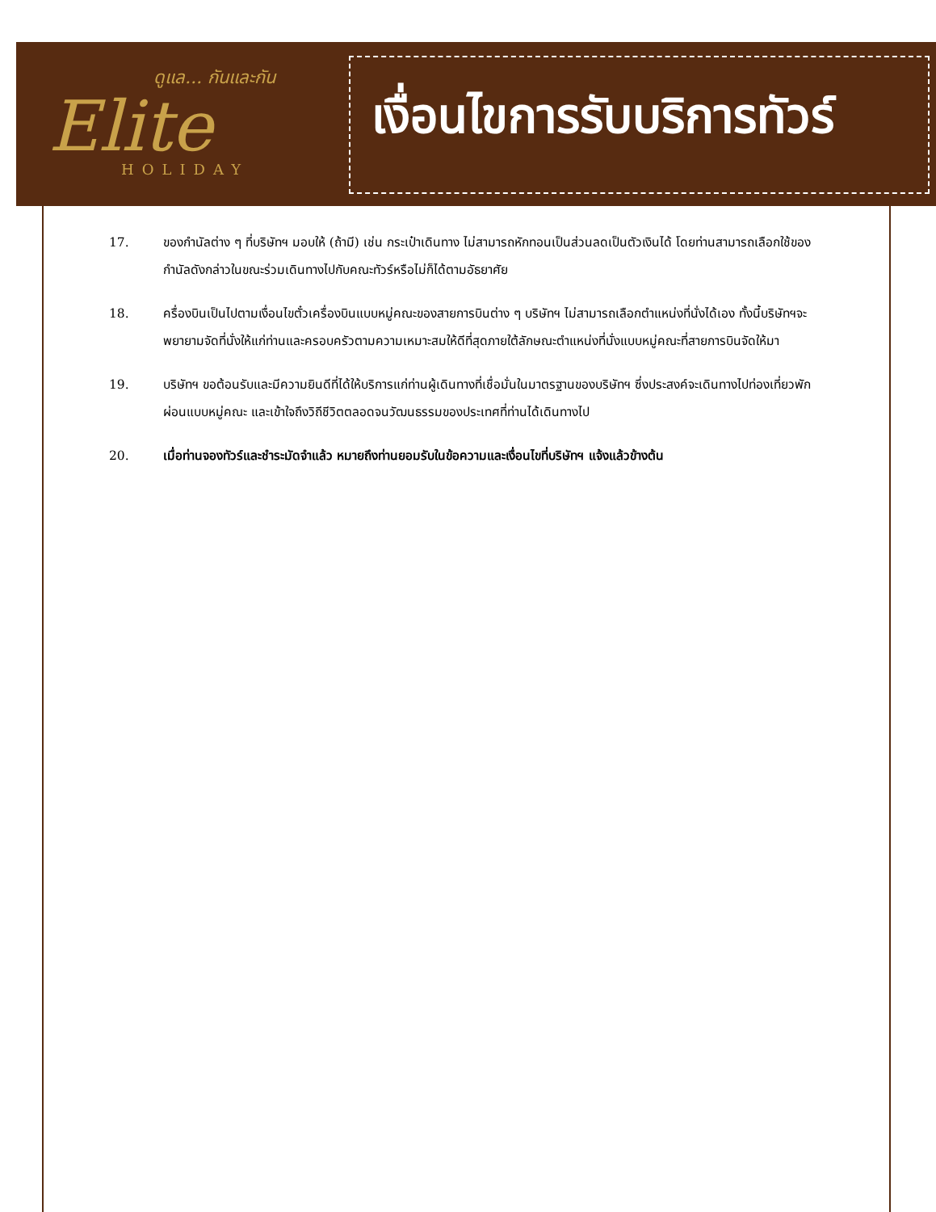ดูแล... กันและกัน
Elite
HOLIDAY
เงื่อนไขการรับบริการทัวร์
17. ของกำนัลต่าง ๆ ที่บริษัทฯ มอบให้ (ถ้ามี) เช่น กระเป๋าเดินทาง ไม่สามารถหักทอนเป็นส่วนลดเป็นตัวเงินได้ โดยท่านสามารถเลือกใช้ของกำนัลดังกล่าวในขณะร่วมเดินทางไปกับคณะทัวร์หรือไม่ก็ได้ตามอัธยาศัย
18. ครื่องบินเป็นไปตามเงื่อนไขตั๋วเครื่องบินแบบหมู่คณะของสายการบินต่าง ๆ บริษัทฯ ไม่สามารถเลือกตำแหน่งที่นั่งได้เอง ทั้งนี้บริษัทฯจะพยายามจัดที่นั่งให้แก่ท่านและครอบครัวตามความเหมาะสมให้ดีที่สุดภายใต้ลักษณะตำแหน่งที่นั่งแบบหมู่คณะที่สายการบินจัดให้มา
19. บริษัทฯ ขอต้อนรับและมีความยินดีที่ได้ให้บริการแก่ท่านผู้เดินทางที่เชื่อมั่นในมาตรฐานของบริษัทฯ ซึ่งประสงค์จะเดินทางไปท่องเที่ยวพักผ่อนแบบหมู่คณะ และเข้าใจถึงวิถีชีวิตตลอดจนวัฒนธรรมของประเทศที่ท่านได้เดินทางไป
20. เมื่อท่านจองทัวร์และชำระมัดจำแล้ว หมายถึงท่านยอมรับในข้อความและเงื่อนไขที่บริษัทฯ แจ้งแล้วข้างต้น